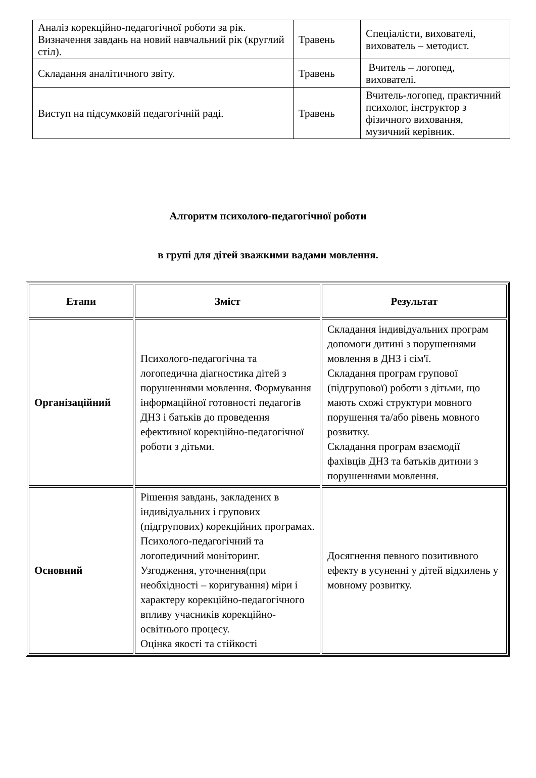| Аналіз корекційно-педагогічної роботи за рік. Визначення завдань на новий навчальний рік (круглий стіл). | Травень | Спеціалісти, вихователі, вихователь – методист. |
| Складання аналітичного звіту. | Травень | Вчитель – логопед, вихователі. |
| Виступ на підсумковій педагогічній раді. | Травень | Вчитель-логопед, практичний психолог, інструктор з фізичного виховання, музичний керівник. |
Алгоритм психолого-педагогічної роботи
в групі для дітей зважкими вадами мовлення.
| Етапи | Зміст | Результат |
| --- | --- | --- |
| Організаційний | Психолого-педагогічна та логопедична діагностика дітей з порушеннями мовлення. Формування інформаційної готовності педагогів ДНЗ і батьків до проведення ефективної корекційно-педагогічної роботи з дітьми. | Складання індивідуальних програм допомоги дитині з порушеннями мовлення в ДНЗ і сім'ї. Складання програм групової (підгрупової) роботи з дітьми, що мають схожі структури мовного порушення та/або рівень мовного розвитку. Складання програм взаємодії фахівців ДНЗ та батьків дитини з порушеннями мовлення. |
| Основний | Рішення завдань, закладених в індивідуальних і групових (підгрупових) корекційних програмах. Психолого-педагогічний та логопедичний моніторинг. Узгодження, уточнення(при необхідності – коригування) міри і характеру корекційно-педагогічного впливу учасників корекційно-освітнього процесу. Оцінка якості та стійкості | Досягнення певного позитивного ефекту в усуненні у дітей відхилень у мовному розвитку. |